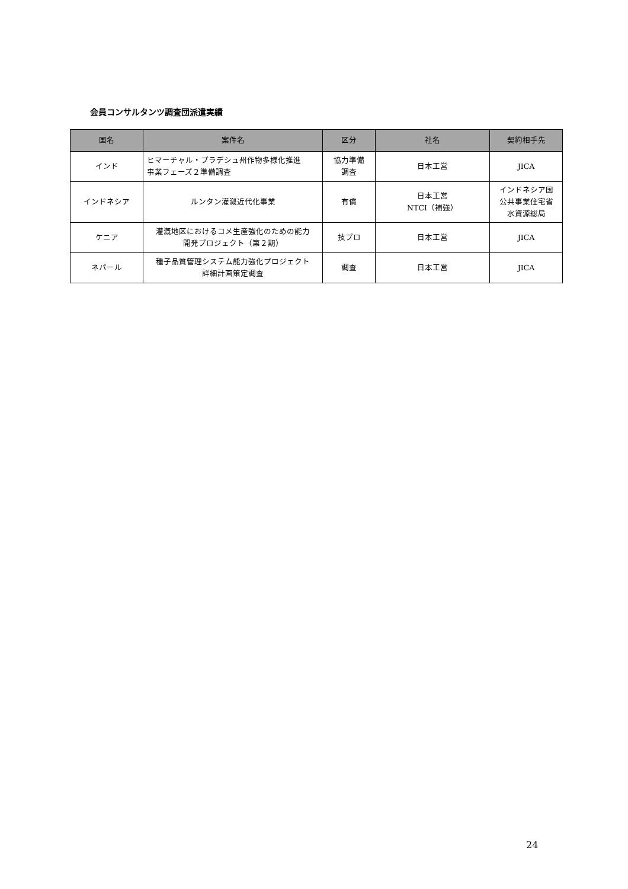会員コンサルタンツ調査団派遣実績
| 国名 | 案件名 | 区分 | 社名 | 契約相手先 |
| --- | --- | --- | --- | --- |
| インド | ヒマーチャル・プラデシュ州作物多様化推進 事業フェーズ２準備調査 | 協力準備 調査 | 日本工営 | JICA |
| インドネシア | ルンタン灌漑近代化事業 | 有償 | 日本工営 NTCI（補強） | インドネシア国 公共事業住宅省 水資源総局 |
| ケニア | 灌漑地区におけるコメ生産強化のための能力 開発プロジェクト（第２期） | 技プロ | 日本工営 | JICA |
| ネパール | 種子品質管理システム能力強化プロジェクト 詳細計画策定調査 | 調査 | 日本工営 | JICA |
24